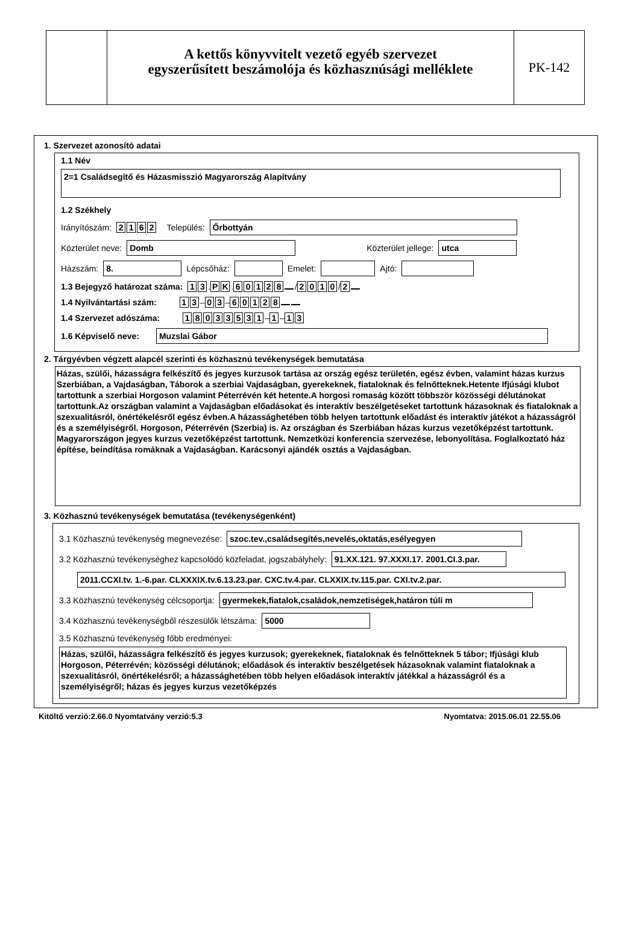A kettős könyvvitelt vezető egyéb szervezet
egyszerűsített beszámolója és közhasznúsági melléklete
PK-142
1. Szervezet azonosító adatai
1.1 Név
2=1 Családsegítő és Házasmisszió Magyarország Alapítvány
1.2 Székhely
Irányítószám: 2162 Település: Őrbottyán
Közterület neve: Domb Közterület jellege: utca
Házszám: 8. Lépcsőház: Emelet: Ajtó:
1.3 Bejegyző határozat száma: 1 3. P K. 60128 / 2010 / 2
1.4 Nyilvántartási szám: 1 3 – 0 3 – 60128
1.4 Szervezet adószáma: 18033531 – 1 – 1 3
1.6 Képviselő neve: Muzslai Gábor
2. Tárgyévben végzett alapcél szerinti és közhasznú tevékenységek bemutatása
Házas, szülői, házasságra felkészítő és jegyes kurzusok tartása az ország egész területén, egész évben, valamint házas kurzus Szerbiában, a Vajdaságban, Táborok a szerbiai Vajdaságban, gyerekeknek, fiataloknak és felnőtteknek.Hetente Ifjúsági klubot tartottunk a szerbiai Horgoson valamint Péterrévén két hetente.A horgosi romaság között többször közösségi délutánokat tartottunk.Az országban valamint a Vajdaságban előadásokat és interaktív beszélgetéseket tartottunk házasoknak és fiataloknak a szexualitásról, önértékelésről egész évben.A házassághetében több helyen tartottunk előadást és interaktív játékot a házasságról és a személyiségről. Horgoson, Péterrévén (Szerbia) is. Az országban és Szerbiában házas kurzus vezetőképzést tartottunk. Magyarországon jegyes kurzus vezetőképzést tartottunk. Nemzetközi konferencia szervezése, lebonyolítása. Foglalkoztató ház építése, beindítása romáknak a Vajdaságban. Karácsonyi ajándék osztás a Vajdaságban.
3. Közhasznú tevékenységek bemutatása (tevékenységenként)
3.1 Közhasznú tevékenység megnevezése: szoc.tev.,családsegítés,nevelés,oktatás,esélyegyen
3.2 Közhasznú tevékenységhez kapcsolódó közfeladat, jogszabályhely: 91.XX.121. 97.XXXI.17. 2001.CI.3.par.
2011.CCXI.tv. 1.-6.par. CLXXXIX.tv.6.13.23.par. CXC.tv.4.par. CLXXIX.tv.115.par. CXI.tv.2.par.
3.3 Közhasznú tevékenység célcsoportja: gyermekek,fiatalok,családok,nemzetiségek,határon túli m
3.4 Közhasznú tevékenységből részesülők létszáma: 5000
3.5 Közhasznú tevékenység főbb eredményei:
Házas, szülői, házasságra felkészítő és jegyes kurzusok; gyerekeknek, fiataloknak és felnőtteknek 5 tábor; Ifjúsági klub Horgoson, Péterrévén; közösségi délutánok; előadások és interaktív beszélgetések házasoknak valamint fiataloknak a szexualitásról, önértékelésről; a házassághetében több helyen előadások interaktív játékkal a házasságról és a személyiségről; házas és jegyes kurzus vezetőképzés
Kitöltő verzió:2.66.0 Nyomtatvány verzió:5.3 Nyomtatva: 2015.06.01 22.55.06